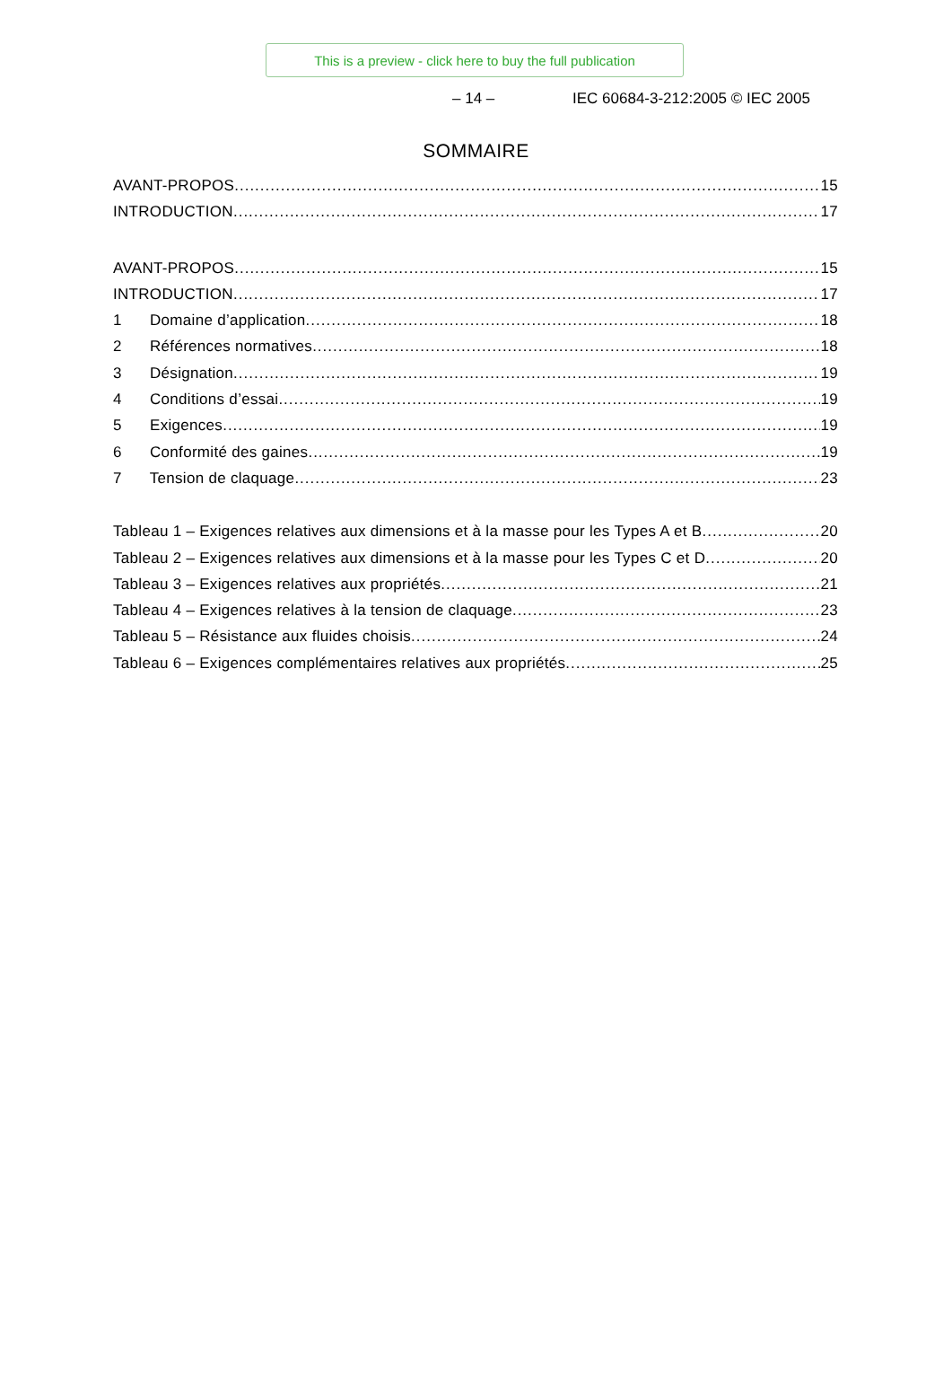This is a preview - click here to buy the full publication
– 14 – IEC 60684-3-212:2005 © IEC 2005
SOMMAIRE
AVANT-PROPOS 15
INTRODUCTION 17
AVANT-PROPOS 15
INTRODUCTION 17
1 Domaine d’application 18
2 Références normatives 18
3 Désignation 19
4 Conditions d’essai 19
5 Exigences 19
6 Conformité des gaines 19
7 Tension de claquage 23
Tableau 1 – Exigences relatives aux dimensions et à la masse pour les Types A et B 20
Tableau 2 – Exigences relatives aux dimensions et à la masse pour les Types C et D 20
Tableau 3 – Exigences relatives aux propriétés 21
Tableau 4 – Exigences relatives à la tension de claquage 23
Tableau 5 – Résistance aux fluides choisis 24
Tableau 6 – Exigences complémentaires relatives aux propriétés 25